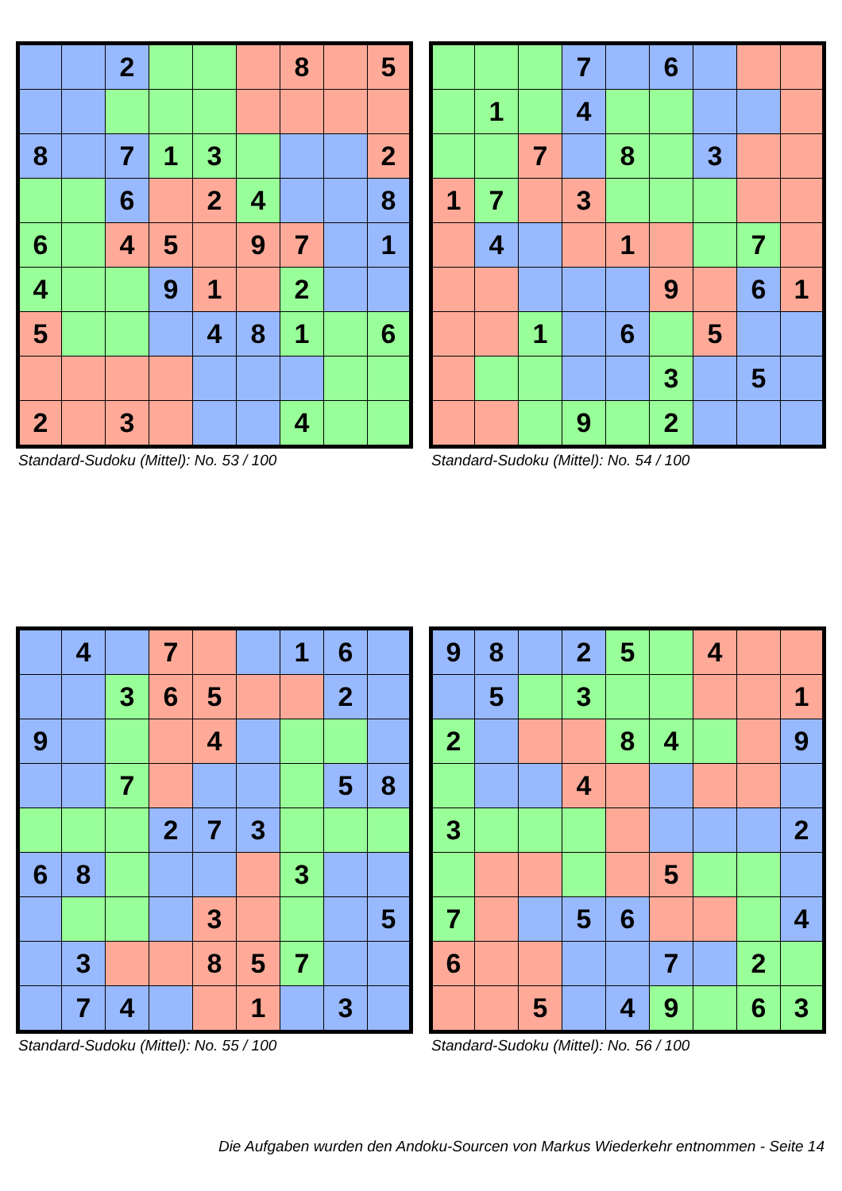| | | 2 | | | | 8 | | 5 |
| 8 | | 7 | 1 | 3 | | | | 2 |
| | | 6 | | 2 | 4 | | | 8 |
| 6 | | 4 | 5 | | 9 | 7 | | 1 |
| 4 | | | 9 | 1 | | 2 | | |
| 5 | | | | 4 | 8 | 1 | | 6 |
| 2 | | 3 | | | | 4 | | |
Standard-Sudoku (Mittel): No. 53 / 100
| | | | 7 | | 6 | | | |
| | 1 | | 4 | | | | | |
| | | 7 | | 8 | | 3 | | |
| 1 | 7 | | 3 | | | | | |
| | 4 | | | 1 | | | 7 | |
| | | | | | 9 | | 6 | 1 |
| | | 1 | | 6 | | 5 | | |
| | | | | | 3 | | 5 | |
| | | | 9 | | 2 | | | |
Standard-Sudoku (Mittel): No. 54 / 100
| | 4 | | 7 | | | 1 | 6 | |
| | | 3 | 6 | 5 | | | 2 | |
| 9 | | | | 4 | | | | |
| | | 7 | | | | | 5 | 8 |
| | | | 2 | 7 | 3 | | | |
| 6 | 8 | | | | | 3 | | |
| | | | | 3 | | | | 5 |
| | 3 | | | 8 | 5 | 7 | | |
| | 7 | 4 | | | 1 | | 3 | |
Standard-Sudoku (Mittel): No. 55 / 100
| 9 | 8 | | 2 | 5 | | 4 | | |
| | 5 | | 3 | | | | | 1 |
| 2 | | | | 8 | 4 | | | 9 |
| | | | 4 | | | | | |
| 3 | | | | | | | | 2 |
| | | | | | 5 | | | |
| 7 | | | 5 | 6 | | | | 4 |
| 6 | | | | | 7 | | 2 | |
| | | 5 | | 4 | 9 | | 6 | 3 |
Standard-Sudoku (Mittel): No. 56 / 100
Die Aufgaben wurden den Andoku-Sourcen von Markus Wiederkehr entnommen - Seite 14